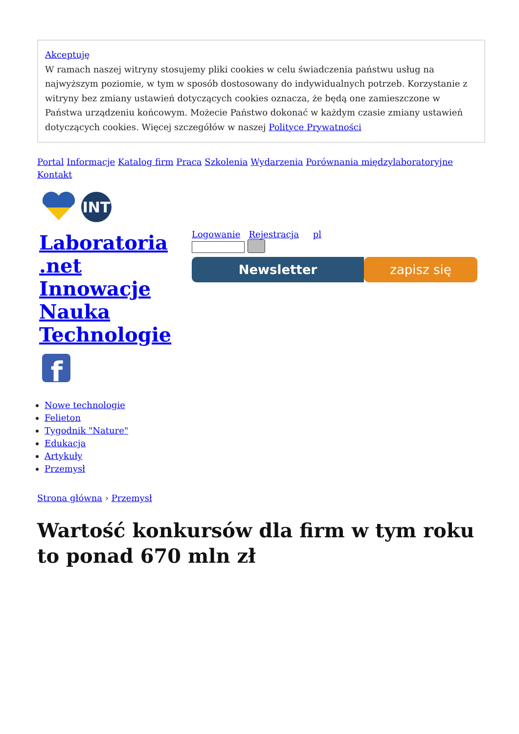Akceptuję
W ramach naszej witryny stosujemy pliki cookies w celu świadczenia państwu usług na najwyższym poziomie, w tym w sposób dostosowany do indywidualnych potrzeb. Korzystanie z witryny bez zmiany ustawień dotyczących cookies oznacza, że będą one zamieszczone w Państwa urządzeniu końcowym. Możecie Państwo dokonać w każdym czasie zmiany ustawień dotyczących cookies. Więcej szczegółów w naszej Polityce Prywatności
Portal Informacje Katalog firm Praca Szkolenia Wydarzenia Porównania międzylaboratoryjne
Kontakt
INT
Laboratoria .net Innowacje Nauka Technologie
f
Logowanie Rejestracja pl
Newsletter zapisz się
Nowe technologie
Felieton
Tygodnik "Nature"
Edukacja
Artykuły
Przemysł
Strona główna › Przemysł
Wartość konkursów dla firm w tym roku to ponad 670 mln zł